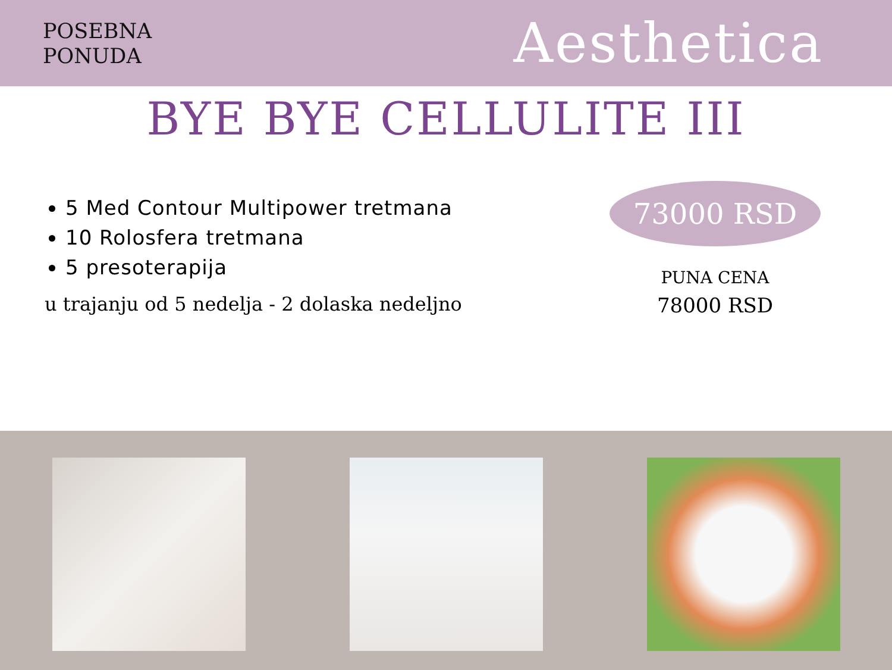POSEBNA
PONUDA
Aesthetica
BYE BYE CELLULITE III
5 Med Contour Multipower tretmana
10 Rolosfera tretmana
5 presoterapija
u trajanju od 5 nedelja - 2 dolaska nedeljno
73000 RSD
PUNA CENA
78000 RSD